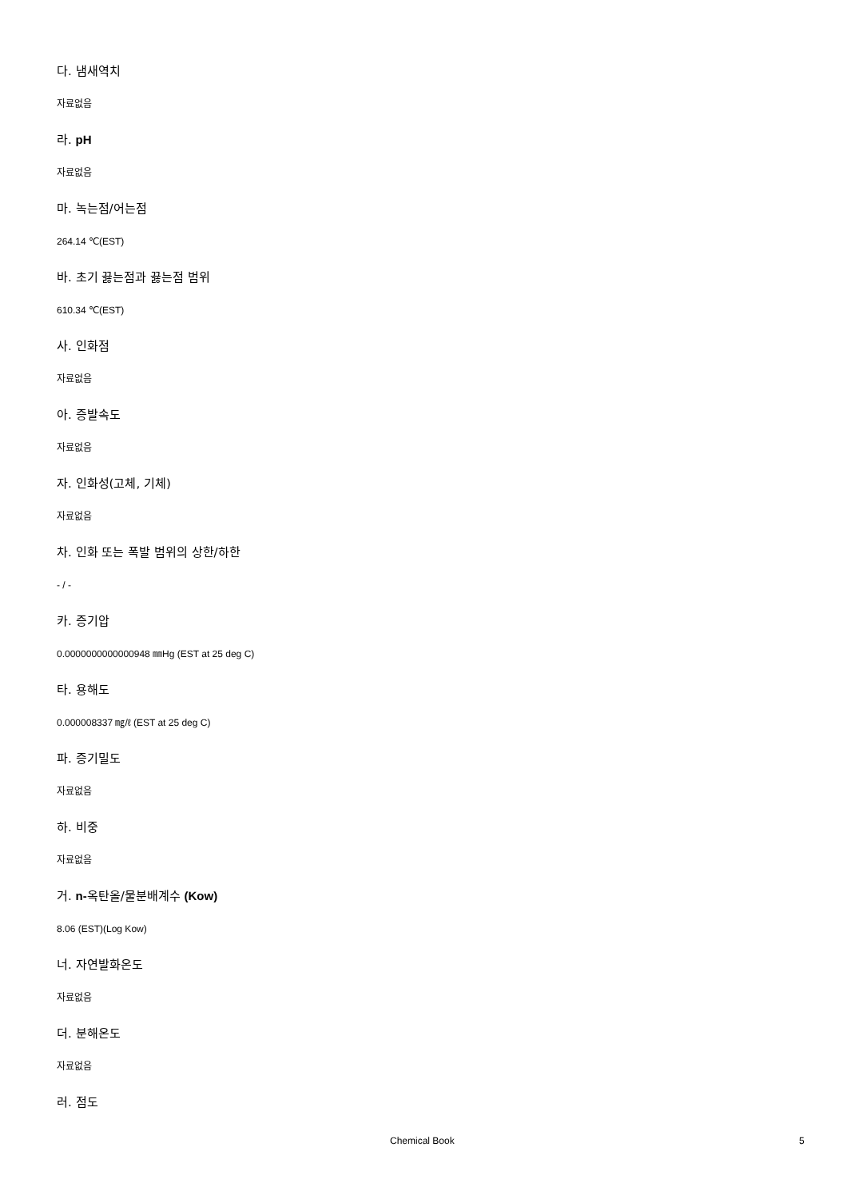다. 냄새역치
자료없음
라. pH
자료없음
마. 녹는점/어는점
264.14 ℃(EST)
바. 초기 끓는점과 끓는점 범위
610.34 ℃(EST)
사. 인화점
자료없음
아. 증발속도
자료없음
자. 인화성(고체, 기체)
자료없음
차. 인화 또는 폭발 범위의 상한/하한
- / -
카. 증기압
0.0000000000000948 ㎜Hg (EST at 25 deg C)
타. 용해도
0.000008337 ㎎/ℓ (EST at 25 deg C)
파. 증기밀도
자료없음
하. 비중
자료없음
거. n-옥탄올/물분배계수 (Kow)
8.06 (EST)(Log Kow)
너. 자연발화온도
자료없음
더. 분해온도
자료없음
러. 점도
Chemical Book 5